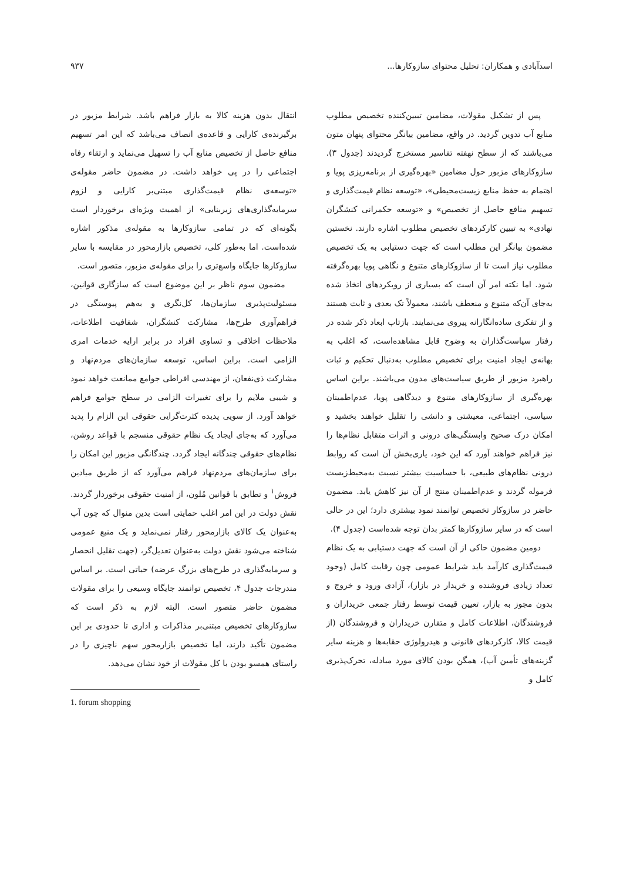اسدآبادی و همکاران: تحلیل محتوای سازوکارها... ۹۳۷
پس از تشکیل مقولات، مضامین تبیین‌کننده تخصیص مطلوب منابع آب تدوین گردید. در واقع، مضامین بیانگر محتوای پنهان متون می‌باشند که از سطح نهفته تفاسیر مستخرج گردیدند (جدول ۳). سازوکارهای مزبور حول مضامین «بهره‌گیری از برنامه‌ریزی پویا و اهتمام به حفظ منابع زیست‌محیطی»، «توسعه نظام قیمت‌گذاری و تسهیم منافع حاصل از تخصیص» و «توسعه حکمرانی کنشگران نهادی» به تبیین کارکردهای تخصیص مطلوب اشاره دارند. نخستین مضمون بیانگر این مطلب است که جهت دستیابی به یک تخصیص مطلوب نیاز است تا از سازوکارهای متنوع و نگاهی پویا بهره‌گرفته شود. اما نکته امر آن است که بسیاری از رویکردهای اتخاذ شده به‌جای آن‌که متنوع و منعطف باشند، معمولاً تک بعدی و ثابت هستند و از تفکری ساده‌انگارانه پیروی می‌نمایند. بازتاب ابعاد ذکر شده در رفتار سیاست‌گذاران به وضوح قابل مشاهده‌است، که اغلب به بهانه‌ی ایجاد امنیت برای تخصیص مطلوب به‌دنبال تحکیم و ثبات راهبرد مزبور از طریق سیاست‌های مدون می‌باشند. براین اساس بهره‌گیری از سازوکارهای متنوع و دیدگاهی پویا، عدم‌اطمینان سیاسی، اجتماعی، معیشتی و دانشی را تقلیل خواهند بخشید و امکان درک صحیح وابستگی‌های درونی و اثرات متقابل نظام‌ها را نیز فراهم خواهند آورد که این خود، یاری‌بخش آن است که روابط درونی نظام‌های طبیعی، با حساسیت بیشتر نسبت به‌محیط‌زیست فرموله گردند و عدم‌اطمینان منتج از آن نیز کاهش یابد. مضمون حاضر در سازوکار تخصیص توانمند نمود بیشتری دارد؛ این در حالی است که در سایر سازوکارها کمتر بدان توجه شده‌است (جدول ۴).
دومین مضمون حاکی از آن است که جهت دستیابی به یک نظام قیمت‌گذاری کارآمد باید شرایط عمومی چون رقابت کامل (وجود تعداد زیادی فروشنده و خریدار در بازار)، آزادی ورود و خروج و بدون مجوز به بازار، تعیین قیمت توسط رفتار جمعی خریداران و فروشندگان، اطلاعات کامل و متقارن خریداران و فروشندگان (از قیمت کالا، کارکردهای قانونی و هیدرولوژی حقابه‌ها و هزینه سایر گزینه‌های تأمین آب)، همگن بودن کالای مورد مبادله، تحرک‌پذیری کامل و
انتقال بدون هزینه کالا به بازار فراهم باشد. شرایط مزبور در برگیرنده‌ی کارایی و قاعده‌ی انصاف می‌باشد که این امر تسهیم منافع حاصل از تخصیص منابع آب را تسهیل می‌نماید و ارتقاء رفاه اجتماعی را در پی خواهد داشت. در مضمون حاضر مقوله‌ی «توسعه‌ی نظام قیمت‌گذاری مبتنی‌بر کارایی و لزوم سرمایه‌گذاری‌های زیربنایی» از اهمیت ویژه‌ای برخوردار است بگونه‌ای که در تمامی سازوکارها به مقوله‌ی مذکور اشاره شده‌است. اما به‌طور کلی، تخصیص بازارمحور در مقایسه با سایر سازوکارها جایگاه واسع‌تری را برای مقوله‌ی مزبور، متصور است.
مضمون سوم ناظر بر این موضوع است که سازگاری قوانین، مسئولیت‌پذیری سازمان‌ها، کل‌نگری و به‌هم پیوستگی در فراهم‌آوری طرح‌ها، مشارکت کنشگران، شفافیت اطلاعات، ملاحظات اخلاقی و تساوی افراد در برابر ارایه خدمات امری الزامی است. براین اساس، توسعه سازمان‌های مردم‌نهاد و مشارکت ذی‌نفعان، از مهندسی افراطی جوامع ممانعت خواهد نمود و شیبی ملایم را برای تغییرات الزامی در سطح جوامع فراهم خواهد آورد. از سویی پدیده کثرت‌گرایی حقوقی این الزام را پدید می‌آورد که به‌جای ایجاد یک نظام حقوقی منسجم با قواعد روشن، نظام‌های حقوقی چندگانه ایجاد گردد. چندگانگی مزبور این امکان را برای سازمان‌های مردم‌نهاد فراهم می‌آورد که از طریق میادین فروش<sup>۱</sup> و تطابق با قوانین مُلون، از امنیت حقوقی برخوردار گردند. نقش دولت در این امر اغلب حمایتی است بدین منوال که چون آب به‌عنوان یک کالای بازارمحور رفتار نمی‌نماید و یک منبع عمومی شناخته می‌شود نقش دولت به‌عنوان تعدیل‌گر، (جهت تقلیل انحصار و سرمایه‌گذاری در طرح‌های بزرگ عرضه) حیاتی است. بر اساس مندرجات جدول ۴، تخصیص توانمند جایگاه وسیعی را برای مقولات مضمون حاضر متصور است. البته لازم به ذکر است که سازوکارهای تخصیص مبتنی‌بر مذاکرات و اداری تا حدودی بر این مضمون تأکید دارند، اما تخصیص بازارمحور سهم ناچیزی را در راستای همسو بودن با کل مقولات از خود نشان می‌دهد.
1. forum shopping